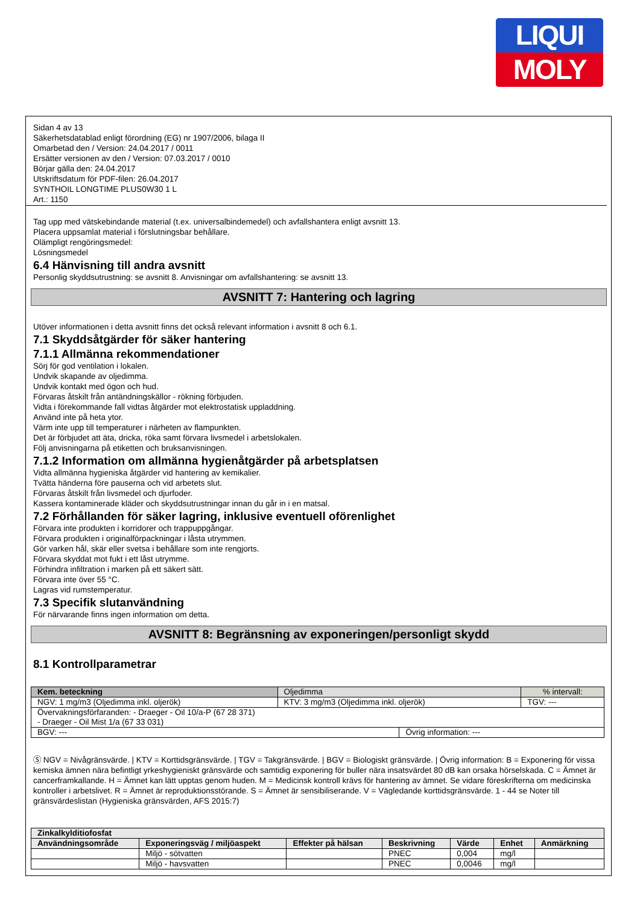LIQUI
MOLY
Sidan 4 av 13
Säkerhetsdatablad enligt förordning (EG) nr 1907/2006, bilaga II
Omarbetad den / Version: 24.04.2017 / 0011
Ersätter versionen av den / Version: 07.03.2017 / 0010
Börjar gälla den: 24.04.2017
Utskriftsdatum för PDF-filen: 26.04.2017
SYNTHOIL LONGTIME PLUS0W30 1 L
Art.: 1150
Tag upp med vätskebindande material (t.ex. universalbindemedel) och avfallshantera enligt avsnitt 13.
Placera uppsamlat material i förslutningsbar behållare.
Olämpligt rengöringsmedel:
Lösningsmedel
6.4 Hänvisning till andra avsnitt
Personlig skyddsutrustning: se avsnitt 8. Anvisningar om avfallshantering: se avsnitt 13.
AVSNITT 7: Hantering och lagring
Utöver informationen i detta avsnitt finns det också relevant information i avsnitt 8 och 6.1.
7.1 Skyddsåtgärder för säker hantering
7.1.1 Allmänna rekommendationer
Sörj för god ventilation i lokalen.
Undvik skapande av oljedimma.
Undvik kontakt med ögon och hud.
Förvaras åtskilt från antändningskällor - rökning förbjuden.
Vidta i förekommande fall vidtas åtgärder mot elektrostatisk uppladdning.
Använd inte på heta ytor.
Värm inte upp till temperaturer i närheten av flampunkten.
Det är förbjudet att äta, dricka, röka samt förvara livsmedel i arbetslokalen.
Följ anvisningarna på etiketten och bruksanvisningen.
7.1.2 Information om allmänna hygienåtgärder på arbetsplatsen
Vidta allmänna hygieniska åtgärder vid hantering av kemikalier.
Tvätta händerna före pauserna och vid arbetets slut.
Förvaras åtskilt från livsmedel och djurfoder.
Kassera kontaminerade kläder och skyddsutrustningar innan du går in i en matsal.
7.2 Förhållanden för säker lagring, inklusive eventuell oförenlighet
Förvara inte produkten i korridorer och trappuppgångar.
Förvara produkten i originalförpackningar i låsta utrymmen.
Gör varken hål, skär eller svetsa i behållare som inte rengjorts.
Förvara skyddat mot fukt i ett låst utrymme.
Förhindra infiltration i marken på ett säkert sätt.
Förvara inte över 55 °C.
Lagras vid rumstemperatur.
7.3 Specifik slutanvändning
För närvarande finns ingen information om detta.
AVSNITT 8: Begränsning av exponeringen/personligt skydd
8.1 Kontrollparametrar
| Kem. beteckning | Oljedimma | | | % intervall: |
| NGV: 1 mg/m3 (Oljedimma inkl. oljerök) | | KTV: 3 mg/m3 (Oljedimma inkl. oljerök) | | TGV: --- |
| Övervakningsförfaranden: - Draeger - Oil 10/a-P (67 28 371) - Draeger - Oil Mist 1/a (67 33 031) | | | | |
| BGV: --- | | | Övrig information: --- | |
Ⓢ NGV = Nivågränsvärde. | KTV = Korttidsgränsvärde. | TGV = Takgränsvärde. | BGV = Biologiskt gränsvärde. | Övrig information: B = Exponering för vissa kemiska ämnen nära befintligt yrkeshygieniskt gränsvärde och samtidig exponering för buller nära insatsvärdet 80 dB kan orsaka hörselskada. C = Ämnet är cancerframkallande. H = Ämnet kan lätt upptas genom huden. M = Medicinsk kontroll krävs för hantering av ämnet. Se vidare föreskrifterna om medicinska kontroller i arbetslivet. R = Ämnet är reproduktionsstörande. S = Ämnet är sensibiliserande. V = Vägledande korttidsgränsvärde. 1 - 44 se Noter till gränsvärdeslistan (Hygieniska gränsvärden, AFS 2015:7)
| Zinkalkylditiofosfat | | | | | | |
| --- | --- | --- | --- | --- | --- | --- |
| Användningsområde | Exponeringsväg / miljöaspekt | Effekter på hälsan | Beskrivning | Värde | Enhet | Anmärkning |
| | Miljö - sötvatten | | PNEC | 0,004 | mg/l | |
| | Miljö - havsvatten | | PNEC | 0,0046 | mg/l | |